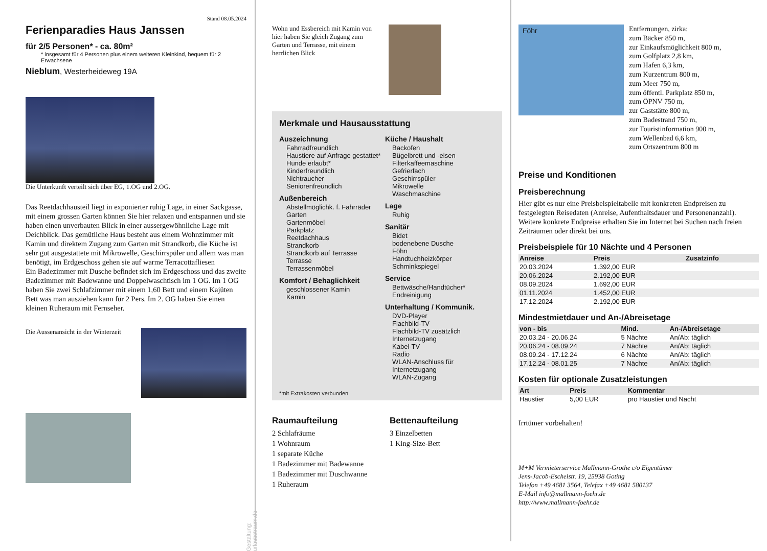Stand 08.05.2024
Ferienparadies Haus Janssen
für 2/5 Personen* - ca. 80m²
* insgesamt für 4 Personen plus einem weiteren Kleinkind, bequem für 2 Erwachsene
Nieblum, Westerheideweg 19A
Die Unterkunft verteilt sich über EG, 1.OG und 2.OG.
Das Reetdachhausteil liegt in exponierter ruhig Lage, in einer Sackgasse, mit einem grossen Garten können Sie hier relaxen und entspannen und sie haben einen unverbauten Blick in einer aussergewöhnliche Lage mit Deichblick. Das gemütliche Haus besteht aus einem Wohnzimmer mit Kamin und direktem Zugang zum Garten mit Strandkorb, die Küche ist sehr gut ausgestattete mit Mikrowelle, Geschirrspüler und allem was man benötigt, im Erdgeschoss gehen sie auf warme Terracottafliesen
Ein Badezimmer mit Dusche befindet sich im Erdgeschoss und das zweite Badezimmer mit Badewanne und Doppelwaschtisch im 1 OG. Im 1 OG haben Sie zwei Schlafzimmer mit einem 1,60 Bett und einem Kajüten Bett was man ausziehen kann für 2 Pers. Im 2. OG haben Sie einen kleinen Ruheraum mit Fernseher.
Die Aussenansicht in der Winterzeit
Gestaltung: urlaubstraum.de
Wohn und Essbereich mit Kamin von hier haben Sie gleich Zugang zum Garten und Terrasse, mit einem herrlichen Blick
Merkmale und Hausausstattung
Auszeichnung
Fahrradfreundlich
Haustiere auf Anfrage gestattet*
Hunde erlaubt*
Kinderfreundlich
Nichtraucher
Seniorenfreundlich
Außenbereich
Abstellmöglichk. f. Fahrräder
Garten
Gartenmöbel
Parkplatz
Reetdachhaus
Strandkorb
Strandkorb auf Terrasse
Terrasse
Terrassenmöbel
Komfort / Behaglichkeit
geschlossener Kamin
Kamin
Küche / Haushalt
Backofen
Bügelbrett und -eisen
Filterkaffeemaschine
Gefrierfach
Geschirrspüler
Mikrowelle
Waschmaschine
Lage
Ruhig
Sanitär
Bidet
bodenebene Dusche
Föhn
Handtuchheizkörper
Schminkspiegel
Service
Bettwäsche/Handtücher*
Endreinigung
Unterhaltung / Kommunik.
DVD-Player
Flachbild-TV
Flachbild-TV zusätzlich
Internetzugang
Kabel-TV
Radio
WLAN-Anschluss für Internetzugang
WLAN-Zugang
*mit Extrakosten verbunden
Raumaufteilung
2 Schlafräume
1 Wohnraum
1 separate Küche
1 Badezimmer mit Badewanne
1 Badezimmer mit Duschwanne
1 Ruheraum
Bettenaufteilung
3 Einzelbetten
1 King-Size-Bett
Föhr
Entfernungen, zirka:
zum Bäcker 850 m,
zur Einkaufsmöglichkeit 800 m,
zum Golfplatz 2,8 km,
zum Hafen 6,3 km,
zum Kurzentrum 800 m,
zum Meer 750 m,
zum öffentl. Parkplatz 850 m,
zum ÖPNV 750 m,
zur Gaststätte 800 m,
zum Badestrand 750 m,
zur Touristinformation 900 m,
zum Wellenbad 6,6 km,
zum Ortszentrum 800 m
Preise und Konditionen
Preisberechnung
Hier gibt es nur eine Preisbeispieltabelle mit konkreten Endpreisen zu festgelegten Reisedaten (Anreise, Aufenthaltsdauer und Personenanzahl). Weitere konkrete Endpreise erhalten Sie im Internet bei Suchen nach freien Zeiträumen oder direkt bei uns.
Preisbeispiele für 10 Nächte und 4 Personen
| Anreise | Preis | Zusatzinfo |
| --- | --- | --- |
| 20.03.2024 | 1.392,00 EUR | |
| 20.06.2024 | 2.192,00 EUR | |
| 08.09.2024 | 1.692,00 EUR | |
| 01.11.2024 | 1.452,00 EUR | |
| 17.12.2024 | 2.192,00 EUR | |
Mindestmietdauer und An-/Abreisetage
| von - bis | Mind. | An-/Abreisetage |
| --- | --- | --- |
| 20.03.24 - 20.06.24 | 5 Nächte | An/Ab: täglich |
| 20.06.24 - 08.09.24 | 7 Nächte | An/Ab: täglich |
| 08.09.24 - 17.12.24 | 6 Nächte | An/Ab: täglich |
| 17.12.24 - 08.01.25 | 7 Nächte | An/Ab: täglich |
Kosten für optionale Zusatzleistungen
| Art | Preis | Kommentar |
| --- | --- | --- |
| Haustier | 5,00 EUR | pro Haustier und Nacht |
Irrtümer vorbehalten!
M+M Vermieterservice Mallmann-Grothe c/o Eigentümer
Jens-Jacob-Eschelstr. 19, 25938 Goting
Telefon +49 4681 3564, Telefax +49 4681 580137
E-Mail info@mallmann-foehr.de
http://www.mallmann-foehr.de